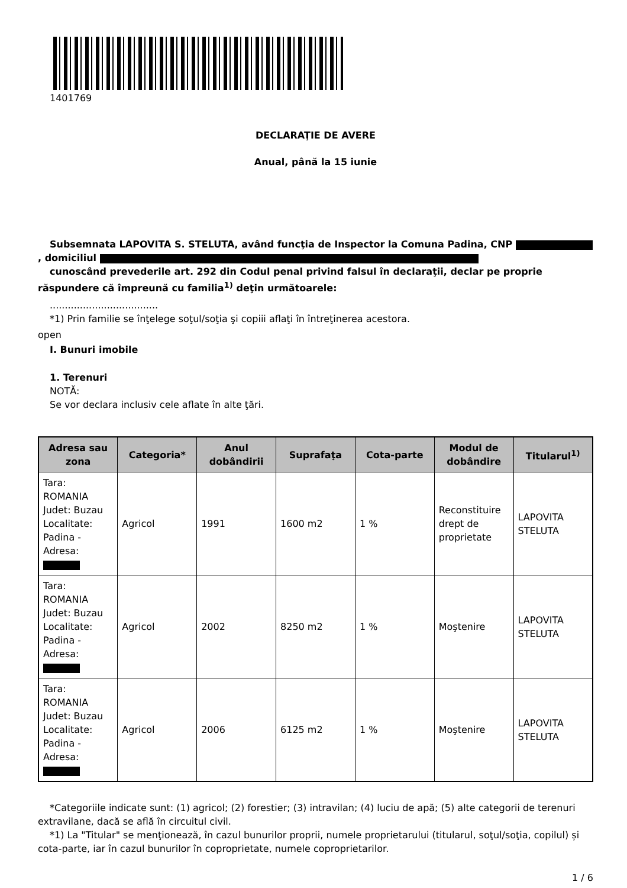1401769
DECLARAŢIE DE AVERE
Anual, până la 15 iunie
Subsemnata LAPOVITA S. STELUTA, având funcţia de Inspector la Comuna Padina, CNP , domiciliul
cunoscând prevederile art. 292 din Codul penal privind falsul în declaraţii, declar pe proprie răspundere că împreună cu familia<sup>1)</sup> deţin următoarele:
....................................
*1) Prin familie se înţelege soţul/soţia şi copiii aflaţi în întreţinerea acestora.
open
I. Bunuri imobile
1. Terenuri
NOTĂ:
Se vor declara inclusiv cele aflate în alte ţări.
| Adresa sau zona | Categoria* | Anul dobândirii | Suprafaţa | Cota-parte | Modul de dobândire | Titularul<sup>1)</sup> |
| --- | --- | --- | --- | --- | --- | --- |
| Tara: ROMANIA Judet: Buzau Localitate: Padina - Adresa: | Agricol | 1991 | 1600 m2 | 1 % | Reconstituire drept de proprietate | LAPOVITA STELUTA |
| Tara: ROMANIA Judet: Buzau Localitate: Padina - Adresa: | Agricol | 2002 | 8250 m2 | 1 % | Moştenire | LAPOVITA STELUTA |
| Tara: ROMANIA Judet: Buzau Localitate: Padina - Adresa: | Agricol | 2006 | 6125 m2 | 1 % | Moştenire | LAPOVITA STELUTA |
*Categoriile indicate sunt: (1) agricol; (2) forestier; (3) intravilan; (4) luciu de apă; (5) alte categorii de terenuri extravilane, dacă se află în circuitul civil.
*1) La "Titular" se menţionează, în cazul bunurilor proprii, numele proprietarului (titularul, soţul/soţia, copilul) și cota-parte, iar în cazul bunurilor în coproprietate, numele coproprietarilor.
1 / 6